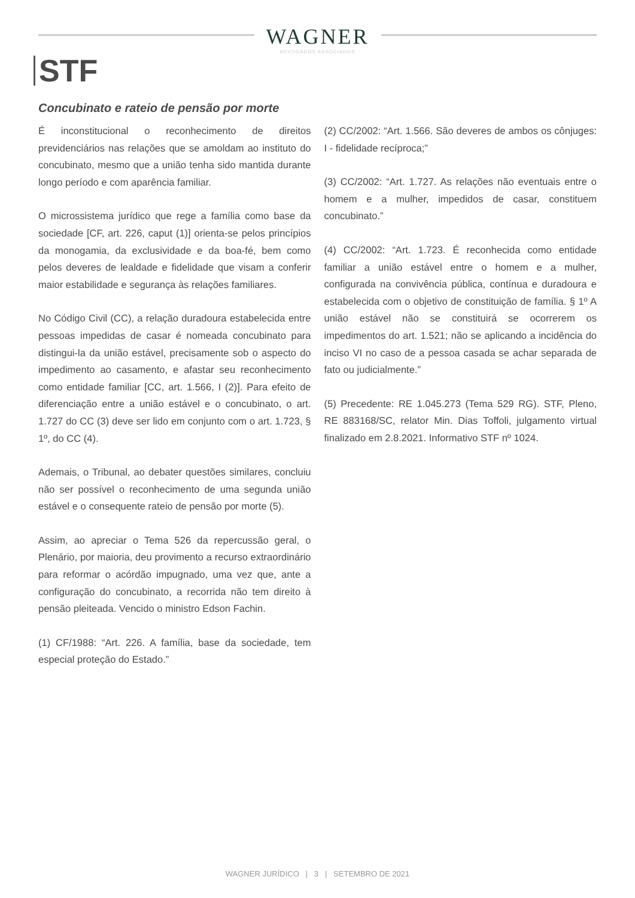WAGNER
ADVOGADOS ASSOCIADOS
STF
Concubinato e rateio de pensão por morte
É inconstitucional o reconhecimento de direitos previdenciários nas relações que se amoldam ao instituto do concubinato, mesmo que a união tenha sido mantida durante longo período e com aparência familiar.
O microssistema jurídico que rege a família como base da sociedade [CF, art. 226, caput (1)] orienta-se pelos princípios da monogamia, da exclusividade e da boa-fé, bem como pelos deveres de lealdade e fidelidade que visam a conferir maior estabilidade e segurança às relações familiares.
No Código Civil (CC), a relação duradoura estabelecida entre pessoas impedidas de casar é nomeada concubinato para distingui-la da união estável, precisamente sob o aspecto do impedimento ao casamento, e afastar seu reconhecimento como entidade familiar [CC, art. 1.566, I (2)]. Para efeito de diferenciação entre a união estável e o concubinato, o art. 1.727 do CC (3) deve ser lido em conjunto com o art. 1.723, § 1º, do CC (4).
Ademais, o Tribunal, ao debater questões similares, concluiu não ser possível o reconhecimento de uma segunda união estável e o consequente rateio de pensão por morte (5).
Assim, ao apreciar o Tema 526 da repercussão geral, o Plenário, por maioria, deu provimento a recurso extraordinário para reformar o acórdão impugnado, uma vez que, ante a configuração do concubinato, a recorrida não tem direito à pensão pleiteada. Vencido o ministro Edson Fachin.
(1) CF/1988: “Art. 226. A família, base da sociedade, tem especial proteção do Estado.”
(2) CC/2002: “Art. 1.566. São deveres de ambos os cônjuges: I - fidelidade recíproca;”
(3) CC/2002: “Art. 1.727. As relações não eventuais entre o homem e a mulher, impedidos de casar, constituem concubinato.”
(4) CC/2002: “Art. 1.723. É reconhecida como entidade familiar a união estável entre o homem e a mulher, configurada na convivência pública, contínua e duradoura e estabelecida com o objetivo de constituição de família. § 1º A união estável não se constituirá se ocorrerem os impedimentos do art. 1.521; não se aplicando a incidência do inciso VI no caso de a pessoa casada se achar separada de fato ou judicialmente.”
(5) Precedente: RE 1.045.273 (Tema 529 RG). STF, Pleno, RE 883168/SC, relator Min. Dias Toffoli, julgamento virtual finalizado em 2.8.2021. Informativo STF nº 1024.
WAGNER JURÍDICO | 3 | SETEMBRO DE 2021